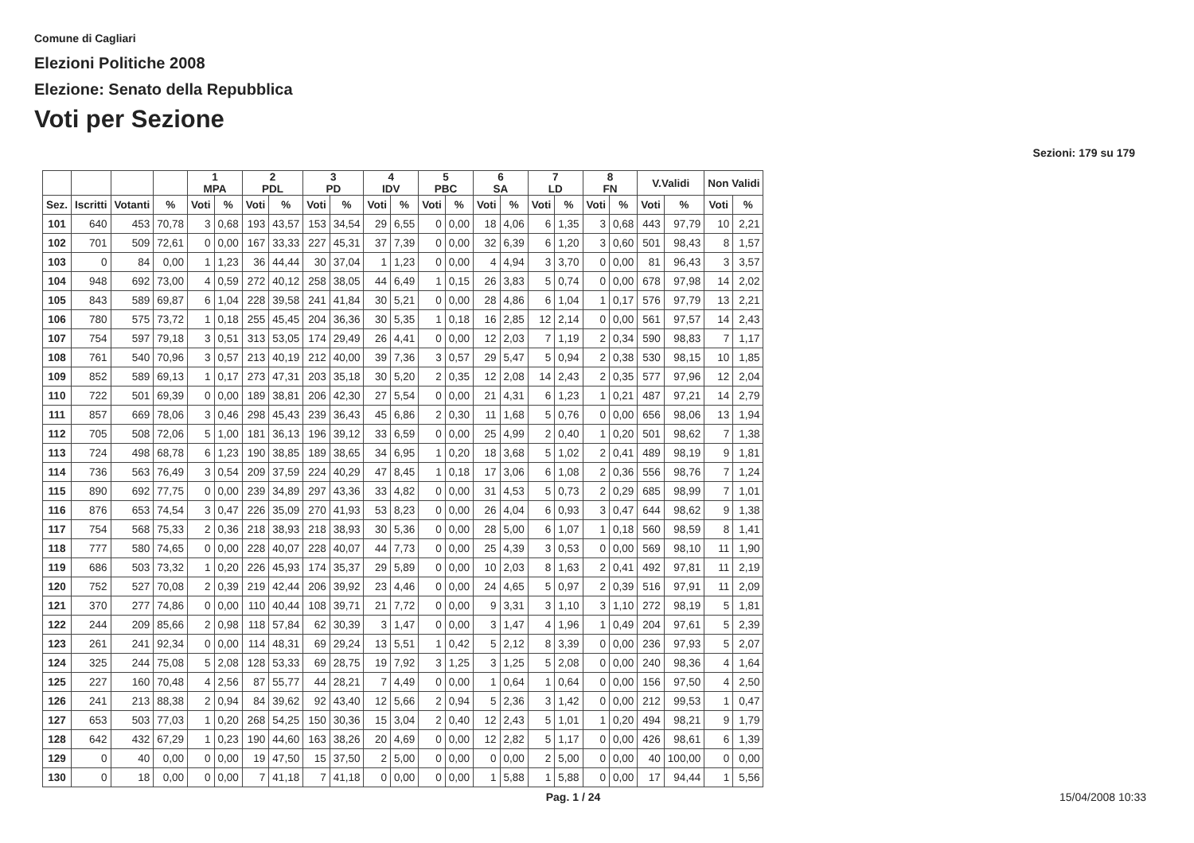Comune di Cagliari
Elezioni Politiche 2008
Elezione: Senato della Repubblica
Voti per Sezione
Sezioni: 179 su 179
| | | | | 1 MPA | | 2 PDL | | 3 PD | | 4 IDV | | 5 PBC | | 6 SA | | 7 LD | | 8 FN | | V.Validi | | Non Validi | |
| --- | --- | --- | --- | --- | --- | --- | --- | --- | --- | --- | --- | --- | --- | --- | --- | --- | --- | --- | --- | --- | --- | --- | --- |
| Sez. | Iscritti | Votanti | % | Voti | % | Voti | % | Voti | % | Voti | % | Voti | % | Voti | % | Voti | % | Voti | % | Voti | % | Voti | % |
| 101 | 640 | 453 | 70,78 | 3 | 0,68 | 193 | 43,57 | 153 | 34,54 | 29 | 6,55 | 0 | 0,00 | 18 | 4,06 | 6 | 1,35 | 3 | 0,68 | 443 | 97,79 | 10 | 2,21 |
| 102 | 701 | 509 | 72,61 | 0 | 0,00 | 167 | 33,33 | 227 | 45,31 | 37 | 7,39 | 0 | 0,00 | 32 | 6,39 | 6 | 1,20 | 3 | 0,60 | 501 | 98,43 | 8 | 1,57 |
| 103 | 0 | 84 | 0,00 | 1 | 1,23 | 36 | 44,44 | 30 | 37,04 | 1 | 1,23 | 0 | 0,00 | 4 | 4,94 | 3 | 3,70 | 0 | 0,00 | 81 | 96,43 | 3 | 3,57 |
| 104 | 948 | 692 | 73,00 | 4 | 0,59 | 272 | 40,12 | 258 | 38,05 | 44 | 6,49 | 1 | 0,15 | 26 | 3,83 | 5 | 0,74 | 0 | 0,00 | 678 | 97,98 | 14 | 2,02 |
| 105 | 843 | 589 | 69,87 | 6 | 1,04 | 228 | 39,58 | 241 | 41,84 | 30 | 5,21 | 0 | 0,00 | 28 | 4,86 | 6 | 1,04 | 1 | 0,17 | 576 | 97,79 | 13 | 2,21 |
| 106 | 780 | 575 | 73,72 | 1 | 0,18 | 255 | 45,45 | 204 | 36,36 | 30 | 5,35 | 1 | 0,18 | 16 | 2,85 | 12 | 2,14 | 0 | 0,00 | 561 | 97,57 | 14 | 2,43 |
| 107 | 754 | 597 | 79,18 | 3 | 0,51 | 313 | 53,05 | 174 | 29,49 | 26 | 4,41 | 0 | 0,00 | 12 | 2,03 | 7 | 1,19 | 2 | 0,34 | 590 | 98,83 | 7 | 1,17 |
| 108 | 761 | 540 | 70,96 | 3 | 0,57 | 213 | 40,19 | 212 | 40,00 | 39 | 7,36 | 3 | 0,57 | 29 | 5,47 | 5 | 0,94 | 2 | 0,38 | 530 | 98,15 | 10 | 1,85 |
| 109 | 852 | 589 | 69,13 | 1 | 0,17 | 273 | 47,31 | 203 | 35,18 | 30 | 5,20 | 2 | 0,35 | 12 | 2,08 | 14 | 2,43 | 2 | 0,35 | 577 | 97,96 | 12 | 2,04 |
| 110 | 722 | 501 | 69,39 | 0 | 0,00 | 189 | 38,81 | 206 | 42,30 | 27 | 5,54 | 0 | 0,00 | 21 | 4,31 | 6 | 1,23 | 1 | 0,21 | 487 | 97,21 | 14 | 2,79 |
| 111 | 857 | 669 | 78,06 | 3 | 0,46 | 298 | 45,43 | 239 | 36,43 | 45 | 6,86 | 2 | 0,30 | 11 | 1,68 | 5 | 0,76 | 0 | 0,00 | 656 | 98,06 | 13 | 1,94 |
| 112 | 705 | 508 | 72,06 | 5 | 1,00 | 181 | 36,13 | 196 | 39,12 | 33 | 6,59 | 0 | 0,00 | 25 | 4,99 | 2 | 0,40 | 1 | 0,20 | 501 | 98,62 | 7 | 1,38 |
| 113 | 724 | 498 | 68,78 | 6 | 1,23 | 190 | 38,85 | 189 | 38,65 | 34 | 6,95 | 1 | 0,20 | 18 | 3,68 | 5 | 1,02 | 2 | 0,41 | 489 | 98,19 | 9 | 1,81 |
| 114 | 736 | 563 | 76,49 | 3 | 0,54 | 209 | 37,59 | 224 | 40,29 | 47 | 8,45 | 1 | 0,18 | 17 | 3,06 | 6 | 1,08 | 2 | 0,36 | 556 | 98,76 | 7 | 1,24 |
| 115 | 890 | 692 | 77,75 | 0 | 0,00 | 239 | 34,89 | 297 | 43,36 | 33 | 4,82 | 0 | 0,00 | 31 | 4,53 | 5 | 0,73 | 2 | 0,29 | 685 | 98,99 | 7 | 1,01 |
| 116 | 876 | 653 | 74,54 | 3 | 0,47 | 226 | 35,09 | 270 | 41,93 | 53 | 8,23 | 0 | 0,00 | 26 | 4,04 | 6 | 0,93 | 3 | 0,47 | 644 | 98,62 | 9 | 1,38 |
| 117 | 754 | 568 | 75,33 | 2 | 0,36 | 218 | 38,93 | 218 | 38,93 | 30 | 5,36 | 0 | 0,00 | 28 | 5,00 | 6 | 1,07 | 1 | 0,18 | 560 | 98,59 | 8 | 1,41 |
| 118 | 777 | 580 | 74,65 | 0 | 0,00 | 228 | 40,07 | 228 | 40,07 | 44 | 7,73 | 0 | 0,00 | 25 | 4,39 | 3 | 0,53 | 0 | 0,00 | 569 | 98,10 | 11 | 1,90 |
| 119 | 686 | 503 | 73,32 | 1 | 0,20 | 226 | 45,93 | 174 | 35,37 | 29 | 5,89 | 0 | 0,00 | 10 | 2,03 | 8 | 1,63 | 2 | 0,41 | 492 | 97,81 | 11 | 2,19 |
| 120 | 752 | 527 | 70,08 | 2 | 0,39 | 219 | 42,44 | 206 | 39,92 | 23 | 4,46 | 0 | 0,00 | 24 | 4,65 | 5 | 0,97 | 2 | 0,39 | 516 | 97,91 | 11 | 2,09 |
| 121 | 370 | 277 | 74,86 | 0 | 0,00 | 110 | 40,44 | 108 | 39,71 | 21 | 7,72 | 0 | 0,00 | 9 | 3,31 | 3 | 1,10 | 3 | 1,10 | 272 | 98,19 | 5 | 1,81 |
| 122 | 244 | 209 | 85,66 | 2 | 0,98 | 118 | 57,84 | 62 | 30,39 | 3 | 1,47 | 0 | 0,00 | 3 | 1,47 | 4 | 1,96 | 1 | 0,49 | 204 | 97,61 | 5 | 2,39 |
| 123 | 261 | 241 | 92,34 | 0 | 0,00 | 114 | 48,31 | 69 | 29,24 | 13 | 5,51 | 1 | 0,42 | 5 | 2,12 | 8 | 3,39 | 0 | 0,00 | 236 | 97,93 | 5 | 2,07 |
| 124 | 325 | 244 | 75,08 | 5 | 2,08 | 128 | 53,33 | 69 | 28,75 | 19 | 7,92 | 3 | 1,25 | 3 | 1,25 | 5 | 2,08 | 0 | 0,00 | 240 | 98,36 | 4 | 1,64 |
| 125 | 227 | 160 | 70,48 | 4 | 2,56 | 87 | 55,77 | 44 | 28,21 | 7 | 4,49 | 0 | 0,00 | 1 | 0,64 | 1 | 0,64 | 0 | 0,00 | 156 | 97,50 | 4 | 2,50 |
| 126 | 241 | 213 | 88,38 | 2 | 0,94 | 84 | 39,62 | 92 | 43,40 | 12 | 5,66 | 2 | 0,94 | 5 | 2,36 | 3 | 1,42 | 0 | 0,00 | 212 | 99,53 | 1 | 0,47 |
| 127 | 653 | 503 | 77,03 | 1 | 0,20 | 268 | 54,25 | 150 | 30,36 | 15 | 3,04 | 2 | 0,40 | 12 | 2,43 | 5 | 1,01 | 1 | 0,20 | 494 | 98,21 | 9 | 1,79 |
| 128 | 642 | 432 | 67,29 | 1 | 0,23 | 190 | 44,60 | 163 | 38,26 | 20 | 4,69 | 0 | 0,00 | 12 | 2,82 | 5 | 1,17 | 0 | 0,00 | 426 | 98,61 | 6 | 1,39 |
| 129 | 0 | 40 | 0,00 | 0 | 0,00 | 19 | 47,50 | 15 | 37,50 | 2 | 5,00 | 0 | 0,00 | 0 | 0,00 | 2 | 5,00 | 0 | 0,00 | 40 | 100,00 | 0 | 0,00 |
| 130 | 0 | 18 | 0,00 | 0 | 0,00 | 7 | 41,18 | 7 | 41,18 | 0 | 0,00 | 0 | 0,00 | 1 | 5,88 | 1 | 5,88 | 0 | 0,00 | 17 | 94,44 | 1 | 5,56 |
Pag. 1 / 24 15/04/2008 10:33